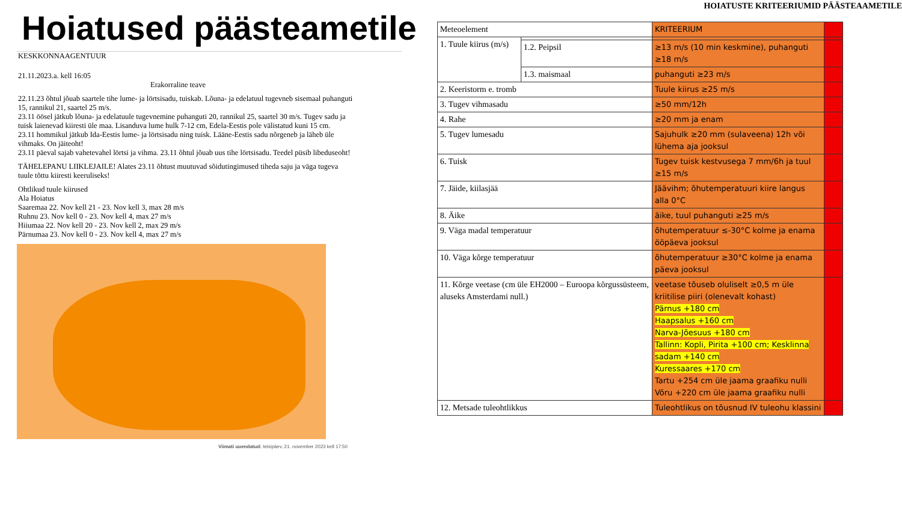Hoiatused päästeametile
KESKKONNAAGENTUUR
21.11.2023.a. kell 16:05
Erakorraline teave
22.11.23 õhtul jõuab saartele tihe lume- ja lörtsisadu, tuiskab. Lõuna- ja edelatuul tugevneb sisemaal puhanguti 15, rannikul 21, saartel 25 m/s.
23.11 öösel jätkub lõuna- ja edelatuule tugevnemine puhanguti 20, rannikul 25, saartel 30 m/s. Tugev sadu ja tuisk laienevad kiiresti üle maa. Lisanduva lume hulk 7-12 cm, Edela-Eestis pole välistatud kuni 15 cm.
23.11 hommikul jätkub Ida-Eestis lume- ja lörtsisadu ning tuisk. Lääne-Eestis sadu nõrgeneb ja läheb üle vihmaks. On jäiteoht!
23.11 päeval sajab vahetevahel lörtsi ja vihma. 23.11 õhtul jõuab uus tihe lörtsisadu. Teedel püsib libeduseoht!
TÄHELEPANU LIIKLEJAILE! Alates 23.11 õhtust muutuvad sõidutingimused tiheda saju ja väga tugeva tuule tõttu kiiresti keeruliseks!
Ohtlikud tuule kiirused
Ala Hoiatus
Saaremaa 22. Nov kell 21 - 23. Nov kell 3, max 28 m/s
Ruhnu 23. Nov kell 0 - 23. Nov kell 4, max 27 m/s
Hiiumaa 22. Nov kell 20 - 23. Nov kell 2, max 29 m/s
Pärnumaa 23. Nov kell 0 - 23. Nov kell 4, max 27 m/s
Viimati uuendatud: teisipäev, 21. november 2023 kell 17:50
HOIATUSTE KRITEERIUMID PÄÄSTEAAMETILE
| Meteoelement | | KRITEERIUM | |
| 1. Tuule kiirus (m/s) | | | |
| | 1.2. Peipsil | ≥13 m/s (10 min keskmine), puhanguti ≥18 m/s | |
| | 1.3. maismaal | puhanguti ≥23 m/s | |
| 2. Keeristorm e. tromb | | Tuule kiirus ≥25 m/s | |
| 3. Tugev vihmasadu | | ≥50 mm/12h | |
| 4. Rahe | | ≥20 mm ja enam | |
| 5. Tugev lumesadu | | Sajuhulk ≥20 mm (sulaveena) 12h või lühema aja jooksul | |
| 6. Tuisk | | Tugev tuisk kestvusega 7 mm/6h ja tuul ≥15 m/s | |
| 7. Jäide, kiilasjää | | Jäävihm; õhutemperatuuri kiire langus alla 0°C | |
| 8. Äike | | äike, tuul puhanguti ≥25 m/s | |
| 9. Väga madal temperatuur | | õhutemperatuur ≤-30°C kolme ja enama ööpäeva jooksul | |
| 10. Väga kõrge temperatuur | | õhutemperatuur ≥30°C kolme ja enama päeva jooksul | |
| 11. Kõrge veetase (cm üle EH2000 – Euroopa kõrgussüsteem, aluseks Amsterdami null.) | | veetase tõuseb oluliselt ≥0,5 m üle kriitilise piiri (olenevalt kohast) Pärnus +180 cm Haapsalus +160 cm Narva-Jõesuus +180 cm Tallinn: Kopli, Pirita +100 cm; Kesklinna sadam +140 cm Kuressaares +170 cm Tartu +254 cm üle jaama graafiku nulli Võru +220 cm üle jaama graafiku nulli | |
| 12. Metsade tuleohtlikkus | | Tuleohtlikus on tõusnud IV tuleohu klassini | |